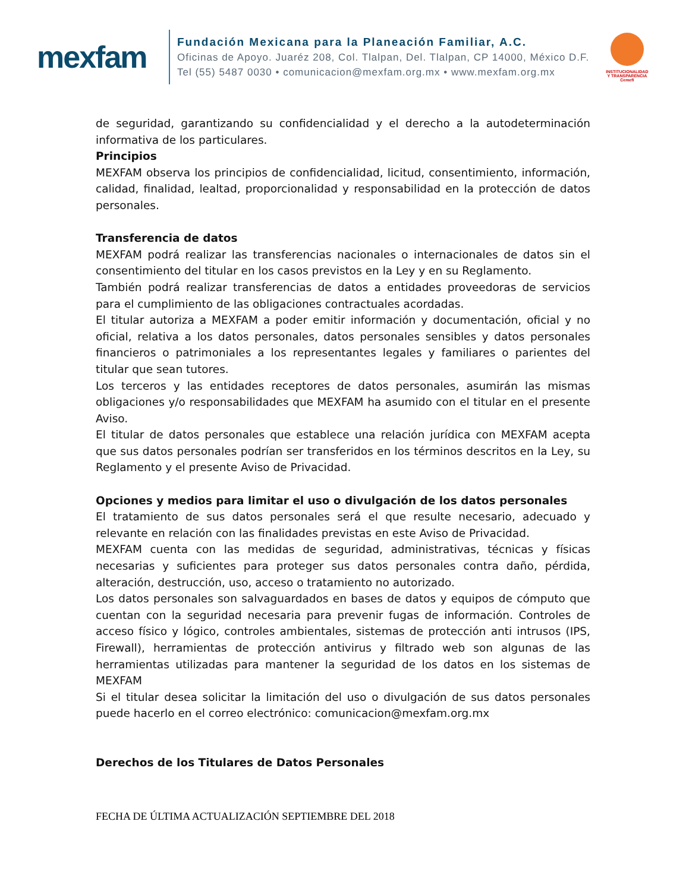mexfam
Fundación Mexicana para la Planeación Familiar, A.C.
Oficinas de Apoyo. Juaréz 208, Col. Tlalpan, Del. Tlalpan, CP 14000, México D.F.
Tel (55) 5487 0030 • comunicacion@mexfam.org.mx • www.mexfam.org.mx
INSTITUCIONALIDAD
Y TRANSPARENCIA
Cemefi
de seguridad, garantizando su confidencialidad y el derecho a la autodeterminación informativa de los particulares.
Principios
MEXFAM observa los principios de confidencialidad, licitud, consentimiento, información, calidad, finalidad, lealtad, proporcionalidad y responsabilidad en la protección de datos personales.
Transferencia de datos
MEXFAM podrá realizar las transferencias nacionales o internacionales de datos sin el consentimiento del titular en los casos previstos en la Ley y en su Reglamento.
También podrá realizar transferencias de datos a entidades proveedoras de servicios para el cumplimiento de las obligaciones contractuales acordadas.
El titular autoriza a MEXFAM a poder emitir información y documentación, oficial y no oficial, relativa a los datos personales, datos personales sensibles y datos personales financieros o patrimoniales a los representantes legales y familiares o parientes del titular que sean tutores.
Los terceros y las entidades receptores de datos personales, asumirán las mismas obligaciones y/o responsabilidades que MEXFAM ha asumido con el titular en el presente Aviso.
El titular de datos personales que establece una relación jurídica con MEXFAM acepta que sus datos personales podrían ser transferidos en los términos descritos en la Ley, su Reglamento y el presente Aviso de Privacidad.
Opciones y medios para limitar el uso o divulgación de los datos personales
El tratamiento de sus datos personales será el que resulte necesario, adecuado y relevante en relación con las finalidades previstas en este Aviso de Privacidad.
MEXFAM cuenta con las medidas de seguridad, administrativas, técnicas y físicas necesarias y suficientes para proteger sus datos personales contra daño, pérdida, alteración, destrucción, uso, acceso o tratamiento no autorizado.
Los datos personales son salvaguardados en bases de datos y equipos de cómputo que cuentan con la seguridad necesaria para prevenir fugas de información. Controles de acceso físico y lógico, controles ambientales, sistemas de protección anti intrusos (IPS, Firewall), herramientas de protección antivirus y filtrado web son algunas de las herramientas utilizadas para mantener la seguridad de los datos en los sistemas de MEXFAM
Si el titular desea solicitar la limitación del uso o divulgación de sus datos personales puede hacerlo en el correo electrónico: comunicacion@mexfam.org.mx
Derechos de los Titulares de Datos Personales
FECHA DE ÚLTIMA ACTUALIZACIÓN SEPTIEMBRE DEL 2018